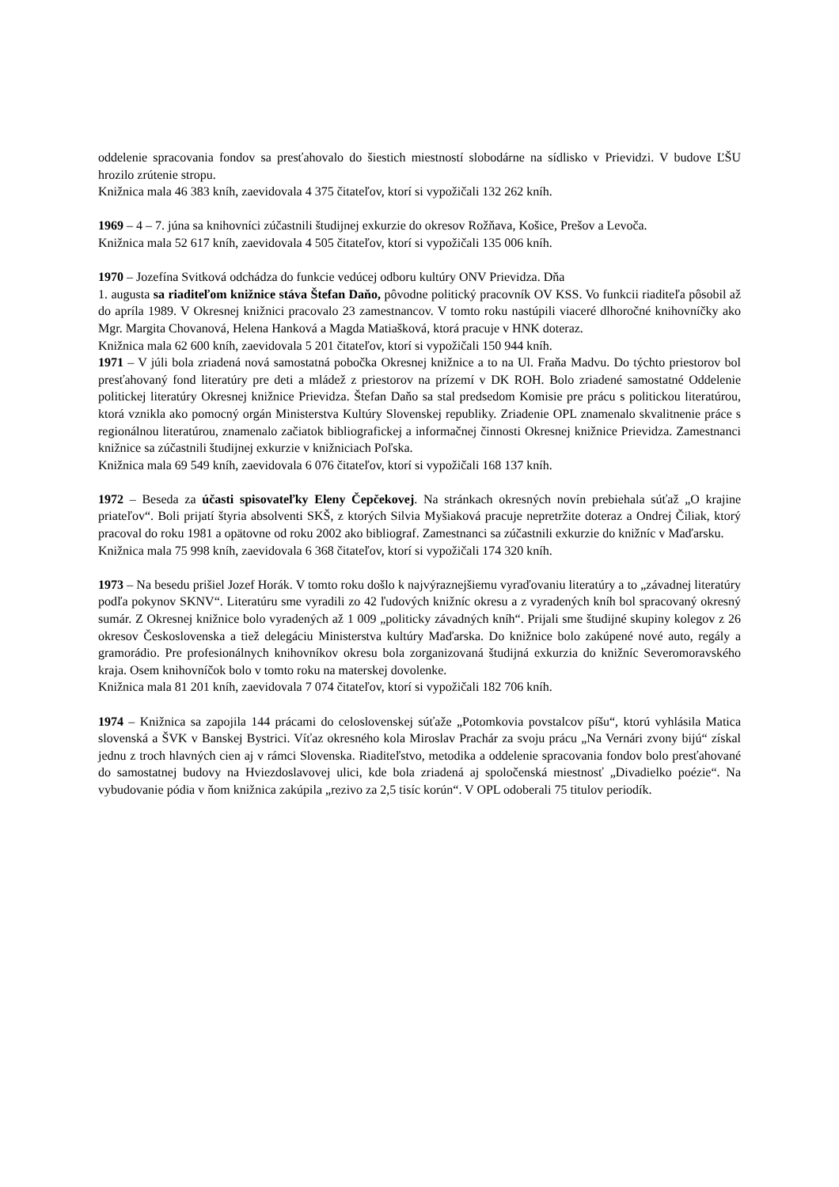oddelenie spracovania fondov sa presťahovalo do šiestich miestností slobodárne na sídlisko v Prievidzi. V budove ĽŠU hrozilo zrútenie stropu.
Knižnica mala 46 383 kníh, zaevidovala 4 375 čitateľov, ktorí si vypožičali 132 262 kníh.
1969 – 4 – 7. júna sa knihovníci zúčastnili študijnej exkurzie do okresov Rožňava, Košice, Prešov a Levoča.
Knižnica mala 52 617 kníh, zaevidovala 4 505 čitateľov, ktorí si vypožičali 135 006 kníh.
1970 – Jozefína Svitková odchádza do funkcie vedúcej odboru kultúry ONV Prievidza. Dňa
1. augusta sa riaditeľom knižnice stáva Štefan Daňo, pôvodne politický pracovník OV KSS. Vo funkcii riaditeľa pôsobil až do apríla 1989. V Okresnej knižnici pracovalo 23 zamestnancov. V tomto roku nastúpili viaceré dlhoročné knihovníčky ako Mgr. Margita Chovanová, Helena Hanková a Magda Matiašková, ktorá pracuje v HNK doteraz.
Knižnica mala 62 600 kníh, zaevidovala 5 201 čitateľov, ktorí si vypožičali 150 944 kníh.
1971 – V júli bola zriadená nová samostatná pobočka Okresnej knižnice a to na Ul. Fraňa Madvu. Do týchto priestorov bol presťahovaný fond literatúry pre deti a mládež z priestorov na prízemí v DK ROH. Bolo zriadené samostatné Oddelenie politickej literatúry Okresnej knižnice Prievidza. Štefan Daňo sa stal predsedom Komisie pre prácu s politickou literatúrou, ktorá vznikla ako pomocný orgán Ministerstva Kultúry Slovenskej republiky. Zriadenie OPL znamenalo skvalitnenie práce s regionálnou literatúrou, znamenalo začiatok bibliografickej a informačnej činnosti Okresnej knižnice Prievidza. Zamestnanci knižnice sa zúčastnili študijnej exkurzie v knižniciach Poľska.
Knižnica mala 69 549 kníh, zaevidovala 6 076 čitateľov, ktorí si vypožičali 168 137 kníh.
1972 – Beseda za účasti spisovateľky Eleny Čepčekovej. Na stránkach okresných novín prebiehala súťaž „O krajine priateľov“. Boli prijatí štyria absolventi SKŠ, z ktorých Silvia Myšiaková pracuje nepretržite doteraz a Ondrej Čiliak, ktorý pracoval do roku 1981 a opätovne od roku 2002 ako bibliograf. Zamestnanci sa zúčastnili exkurzie do knižníc v Maďarsku.
Knižnica mala 75 998 kníh, zaevidovala 6 368 čitateľov, ktorí si vypožičali 174 320 kníh.
1973 – Na besedu prišiel Jozef Horák. V tomto roku došlo k najvýraznejšiemu vyraďovaniu literatúry a to „závadnej literatúry podľa pokynov SKNV“. Literatúru sme vyradili zo 42 ľudových knižníc okresu a z vyradených kníh bol spracovaný okresný sumár. Z Okresnej knižnice bolo vyradených až 1 009 „politicky závadných kníh“. Prijali sme študijné skupiny kolegov z 26 okresov Československa a tiež delegáciu Ministerstva kultúry Maďarska. Do knižnice bolo zakúpené nové auto, regály a gramorádio. Pre profesionálnych knihovníkov okresu bola zorganizovaná študijná exkurzia do knižníc Severomoravského kraja. Osem knihovníčok bolo v tomto roku na materskej dovolenke.
Knižnica mala 81 201 kníh, zaevidovala 7 074 čitateľov, ktorí si vypožičali 182 706 kníh.
1974 – Knižnica sa zapojila 144 prácami do celoslovenskej súťaže „Potomkovia povstalcov píšu“, ktorú vyhlásila Matica slovenská a ŠVK v Banskej Bystrici. Víťaz okresného kola Miroslav Prachár za svoju prácu „Na Vernári zvony bijú“ získal jednu z troch hlavných cien aj v rámci Slovenska. Riaditeľstvo, metodika a oddelenie spracovania fondov bolo presťahované do samostatnej budovy na Hviezdoslavovej ulici, kde bola zriadená aj spoločenská miestnosť „Divadielko poézie“. Na vybudovanie pódia v ňom knižnica zakúpila „rezivo za 2,5 tisíc korún“. V OPL odoberali 75 titulov periodík.